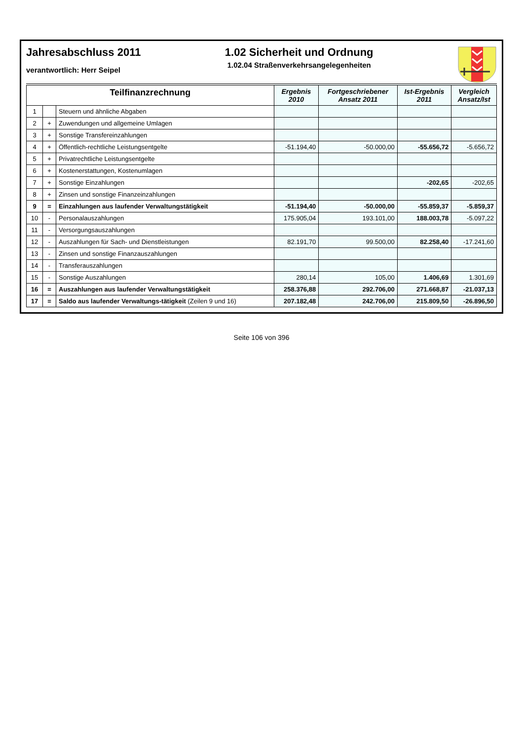Jahresabschluss 2011
verantwortlich: Herr Seipel
1.02 Sicherheit und Ordnung
1.02.04 Straßenverkehrsangelegenheiten
| Teilfinanzrechnung | | | Ergebnis 2010 | Fortgeschriebener Ansatz 2011 | Ist-Ergebnis 2011 | Vergleich Ansatz/Ist |
| --- | --- | --- | --- | --- | --- | --- |
| 1 | | Steuern und ähnliche Abgaben | | | | |
| 2 | + | Zuwendungen und allgemeine Umlagen | | | | |
| 3 | + | Sonstige Transfereinzahlungen | | | | |
| 4 | + | Öffentlich-rechtliche Leistungsentgelte | -51.194,40 | -50.000,00 | -55.656,72 | -5.656,72 |
| 5 | + | Privatrechtliche Leistungsentgelte | | | | |
| 6 | + | Kostenerstattungen, Kostenumlagen | | | | |
| 7 | + | Sonstige Einzahlungen | | | -202,65 | -202,65 |
| 8 | + | Zinsen und sonstige Finanzeinzahlungen | | | | |
| 9 | = | Einzahlungen aus laufender Verwaltungstätigkeit | -51.194,40 | -50.000,00 | -55.859,37 | -5.859,37 |
| 10 | - | Personalauszahlungen | 175.905,04 | 193.101,00 | 188.003,78 | -5.097,22 |
| 11 | - | Versorgungsauszahlungen | | | | |
| 12 | - | Auszahlungen für Sach- und Dienstleistungen | 82.191,70 | 99.500,00 | 82.258,40 | -17.241,60 |
| 13 | - | Zinsen und sonstige Finanzauszahlungen | | | | |
| 14 | - | Transferauszahlungen | | | | |
| 15 | - | Sonstige Auszahlungen | 280,14 | 105,00 | 1.406,69 | 1.301,69 |
| 16 | = | Auszahlungen aus laufender Verwaltungstätigkeit | 258.376,88 | 292.706,00 | 271.668,87 | -21.037,13 |
| 17 | = | Saldo aus laufender Verwaltungs-tätigkeit (Zeilen 9 und 16) | 207.182,48 | 242.706,00 | 215.809,50 | -26.896,50 |
Seite 106 von 396